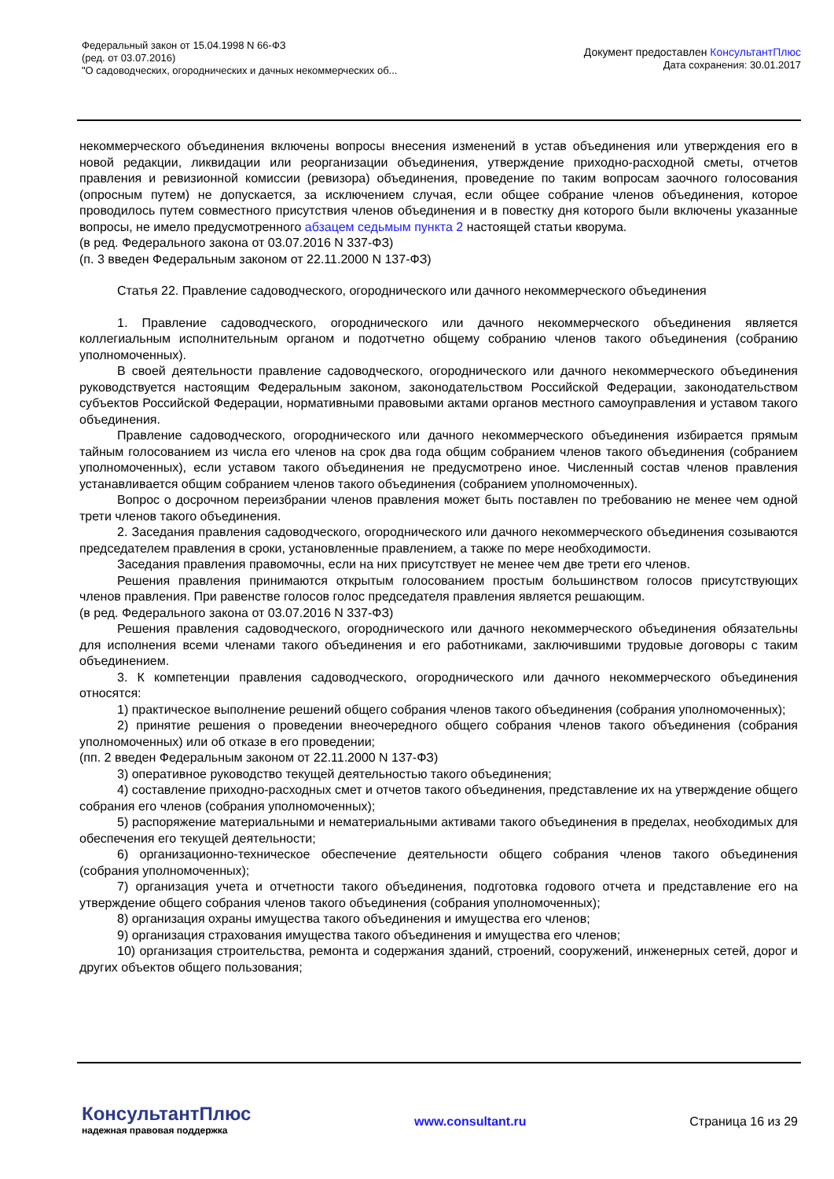Федеральный закон от 15.04.1998 N 66-ФЗ
(ред. от 03.07.2016)
"О садоводческих, огороднических и дачных некоммерческих об...
Документ предоставлен КонсультантПлюс
Дата сохранения: 30.01.2017
некоммерческого объединения включены вопросы внесения изменений в устав объединения или утверждения его в новой редакции, ликвидации или реорганизации объединения, утверждение приходно-расходной сметы, отчетов правления и ревизионной комиссии (ревизора) объединения, проведение по таким вопросам заочного голосования (опросным путем) не допускается, за исключением случая, если общее собрание членов объединения, которое проводилось путем совместного присутствия членов объединения и в повестку дня которого были включены указанные вопросы, не имело предусмотренного абзацем седьмым пункта 2 настоящей статьи кворума.
(в ред. Федерального закона от 03.07.2016 N 337-ФЗ)
(п. 3 введен Федеральным законом от 22.11.2000 N 137-ФЗ)
Статья 22. Правление садоводческого, огороднического или дачного некоммерческого объединения
1. Правление садоводческого, огороднического или дачного некоммерческого объединения является коллегиальным исполнительным органом и подотчетно общему собранию членов такого объединения (собранию уполномоченных).
В своей деятельности правление садоводческого, огороднического или дачного некоммерческого объединения руководствуется настоящим Федеральным законом, законодательством Российской Федерации, законодательством субъектов Российской Федерации, нормативными правовыми актами органов местного самоуправления и уставом такого объединения.
Правление садоводческого, огороднического или дачного некоммерческого объединения избирается прямым тайным голосованием из числа его членов на срок два года общим собранием членов такого объединения (собранием уполномоченных), если уставом такого объединения не предусмотрено иное. Численный состав членов правления устанавливается общим собранием членов такого объединения (собранием уполномоченных).
Вопрос о досрочном переизбрании членов правления может быть поставлен по требованию не менее чем одной трети членов такого объединения.
2. Заседания правления садоводческого, огороднического или дачного некоммерческого объединения созываются председателем правления в сроки, установленные правлением, а также по мере необходимости.
Заседания правления правомочны, если на них присутствует не менее чем две трети его членов.
Решения правления принимаются открытым голосованием простым большинством голосов присутствующих членов правления. При равенстве голосов голос председателя правления является решающим.
(в ред. Федерального закона от 03.07.2016 N 337-ФЗ)
Решения правления садоводческого, огороднического или дачного некоммерческого объединения обязательны для исполнения всеми членами такого объединения и его работниками, заключившими трудовые договоры с таким объединением.
3. К компетенции правления садоводческого, огороднического или дачного некоммерческого объединения относятся:
1) практическое выполнение решений общего собрания членов такого объединения (собрания уполномоченных);
2) принятие решения о проведении внеочередного общего собрания членов такого объединения (собрания уполномоченных) или об отказе в его проведении;
(пп. 2 введен Федеральным законом от 22.11.2000 N 137-ФЗ)
3) оперативное руководство текущей деятельностью такого объединения;
4) составление приходно-расходных смет и отчетов такого объединения, представление их на утверждение общего собрания его членов (собрания уполномоченных);
5) распоряжение материальными и нематериальными активами такого объединения в пределах, необходимых для обеспечения его текущей деятельности;
6) организационно-техническое обеспечение деятельности общего собрания членов такого объединения (собрания уполномоченных);
7) организация учета и отчетности такого объединения, подготовка годового отчета и представление его на утверждение общего собрания членов такого объединения (собрания уполномоченных);
8) организация охраны имущества такого объединения и имущества его членов;
9) организация страхования имущества такого объединения и имущества его членов;
10) организация строительства, ремонта и содержания зданий, строений, сооружений, инженерных сетей, дорог и других объектов общего пользования;
КонсультантПлюс
надежная правовая поддержка
www.consultant.ru Страница 16 из 29